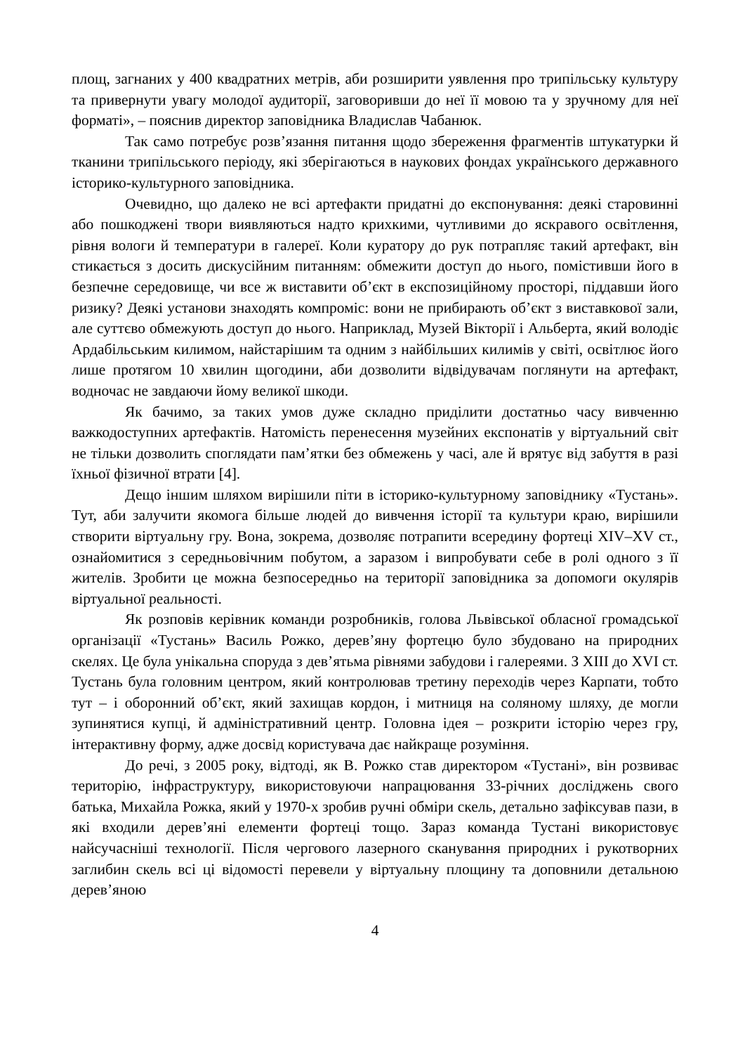площ, загнаних у 400 квадратних метрів, аби розширити уявлення про трипільську культуру та привернути увагу молодої аудиторії, заговоривши до неї її мовою та у зручному для неї форматі», – пояснив директор заповідника Владислав Чабанюк.
Так само потребує розв’язання питання щодо збереження фрагментів штукатурки й тканини трипільського періоду, які зберігаються в наукових фондах українського державного історико-культурного заповідника.
Очевидно, що далеко не всі артефакти придатні до експонування: деякі старовинні або пошкоджені твори виявляються надто крихкими, чутливими до яскравого освітлення, рівня вологи й температури в галереї. Коли куратору до рук потрапляє такий артефакт, він стикається з досить дискусійним питанням: обмежити доступ до нього, помістивши його в безпечне середовище, чи все ж виставити об’єкт в експозиційному просторі, піддавши його ризику? Деякі установи знаходять компроміс: вони не прибирають об’єкт з виставкової зали, але суттєво обмежують доступ до нього. Наприклад, Музей Вікторії і Альберта, який володіє Ардабільським килимом, найстарішим та одним з найбільших килимів у світі, освітлює його лише протягом 10 хвилин щогодини, аби дозволити відвідувачам поглянути на артефакт, водночас не завдаючи йому великої шкоди.
Як бачимо, за таких умов дуже складно приділити достатньо часу вивченню важкодоступних артефактів. Натомість перенесення музейних експонатів у віртуальний світ не тільки дозволить споглядати пам’ятки без обмежень у часі, але й врятує від забуття в разі їхньої фізичної втрати [4].
Дещо іншим шляхом вирішили піти в історико-культурному заповіднику «Тустань». Тут, аби залучити якомога більше людей до вивчення історії та культури краю, вирішили створити віртуальну гру. Вона, зокрема, дозволяє потрапити всередину фортеці XIV–XV ст., ознайомитися з середньовічним побутом, а заразом і випробувати себе в ролі одного з її жителів. Зробити це можна безпосередньо на території заповідника за допомоги окулярів віртуальної реальності.
Як розповів керівник команди розробників, голова Львівської обласної громадської організації «Тустань» Василь Рожко, дерев’яну фортецю було збудовано на природних скелях. Це була унікальна споруда з дев’ятьма рівнями забудови і галереями. З XIII до XVI ст. Тустань була головним центром, який контролював третину переходів через Карпати, тобто тут – і оборонний об’єкт, який захищав кордон, і митниця на соляному шляху, де могли зупинятися купці, й адміністративний центр. Головна ідея – розкрити історію через гру, інтерактивну форму, адже досвід користувача дає найкраще розуміння.
До речі, з 2005 року, відтоді, як В. Рожко став директором «Тустані», він розвиває територію, інфраструктуру, використовуючи напрацювання 33-річних досліджень свого батька, Михайла Рожка, який у 1970-х зробив ручні обміри скель, детально зафіксував пази, в які входили дерев’яні елементи фортеці тощо. Зараз команда Тустані використовує найсучасніші технології. Після чергового лазерного сканування природних і рукотворних заглибин скель всі ці відомості перевели у віртуальну площину та доповнили детальною дерев’яною
4